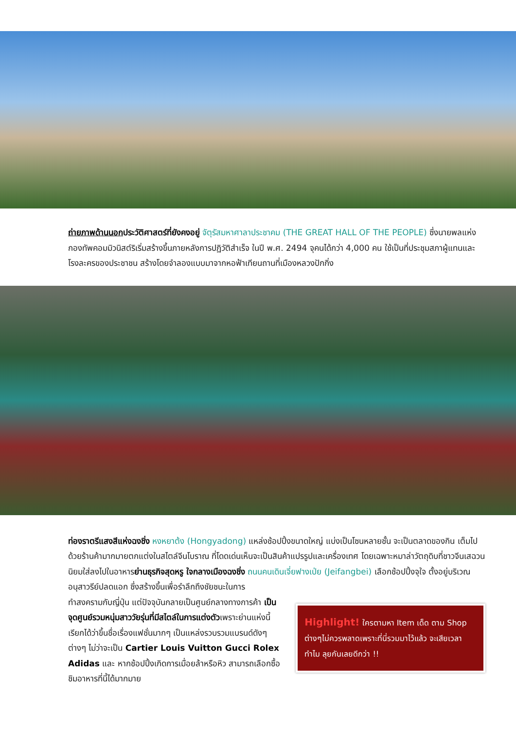ถ่ายภาพด้านนอกประวัติศาสตร์ที่ยังคงอยู่ จัตุรัสมหาศาลาประชาคม (THE GREAT HALL OF THE PEOPLE) ซึ่งนายพลแห่งกองทัพคอมมิวนิสต์ริเริ่มสร้างขึ้นภายหลังการปฏิวัติสำเร็จ ในปี พ.ศ. 2494 จุคนได้กว่า 4,000 คน ใช้เป็นที่ประชุมสภาผู้แทนและโรงละครของประชาชน สร้างโดยจำลองแบบมาจากหอฟ้าเทียนถานที่เมืองหลวงปักกิ่ง
ท่องราตรีแสงสีแห่งฉงชิ่ง หงหยาต้ง (Hongyadong) แหล่งช้อปปิ้งขนาดใหญ่ แบ่งเป็นโซนหลายชั้น จะเป็นตลาดของกิน เต็มไปด้วยร้านค้ามากมายตกแต่งในสไตล์จีนโบราณ ที่โดดเด่นเห็นจะเป็นสินค้าแปรรูปและเครื่องเทศ โดยเฉพาะหมาล่าวัตถุดิบที่ชาวจีนเสฉวน นิยมใส่ลงไปในอาหารย่านธุรกิจสุดหรู ใจกลางเมืองฉงชิ่ง ถนนคนเดินเจี่ยฟางเป่ย (Jeifangbei) เลือกช้อปปิ้งจุใจ ตั้งอยู่บริเวณอนุสาวรีย์ปลดแอก ซึ่งสร้างขึ้นเพื่อรำลึกถึงชัยชนะในการ
ทำสงครามกับญี่ปุ่น แต่ปัจจุบันกลายเป็นศูนย์กลางทางการค้า เป็นจุดศูนย์รวมหนุ่มสาววัยรุ่นที่มีสไตล์ในการแต่งตัวเพราะย่านแห่งนี้เรียกได้ว่าขึ้นชื่อเรื่องแฟชั่นมากๆ เป็นแหล่งรวบรวมแบรนด์ดังๆ ต่างๆ ไม่ว่าจะเป็น Cartier Louis Vuitton Gucci Rolex Adidas และ หากช้อปปิ้งเกิดการเมื่อยล้าหรือหิว สามารถเลือกซื้อ ชิมอาหารที่นี้ได้มากมาย
Highlight! ใครตามหา Item เด็ด ตาม Shop ต่างๆไม่ควรพลาดเพราะที่นี่รวมมาไว้แล้ว จะเสียเวลาทำไม ลุยกันเลยดีกว่า !!